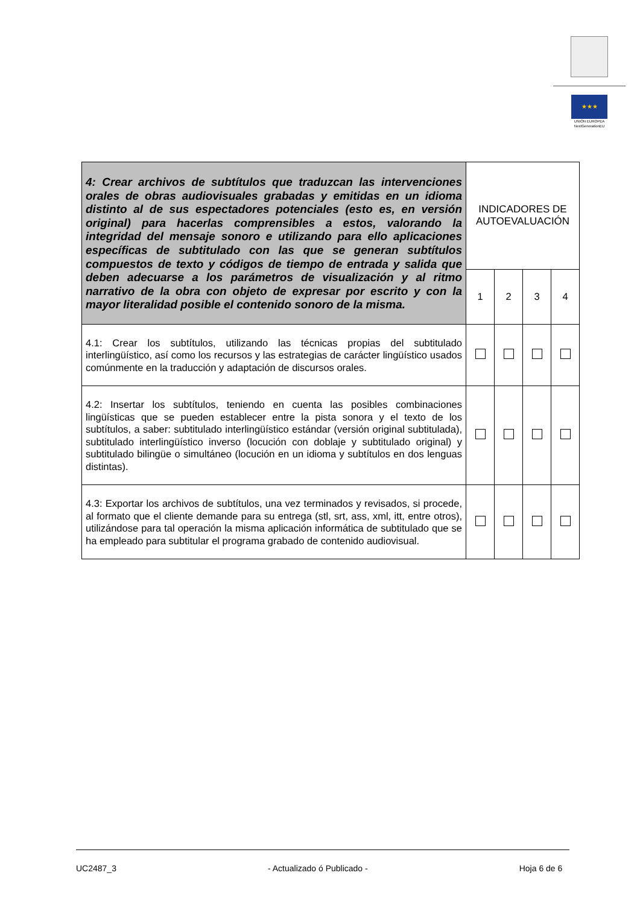★★★
UNIÓN EUROPEA
NextGenerationEU
| 4: Crear archivos de subtítulos que traduzcan las intervenciones orales de obras audiovisuales grabadas y emitidas en un idioma distinto al de sus espectadores potenciales (esto es, en versión original) para hacerlas comprensibles a estos, valorando la integridad del mensaje sonoro e utilizando para ello aplicaciones específicas de subtitulado con las que se generan subtítulos compuestos de texto y códigos de tiempo de entrada y salida que deben adecuarse a los parámetros de visualización y al ritmo narrativo de la obra con objeto de expresar por escrito y con la mayor literalidad posible el contenido sonoro de la misma. | INDICADORES DE AUTOEVALUACIÓN | | | |
| | 1 | 2 | 3 | 4 |
| 4.1: Crear los subtítulos, utilizando las técnicas propias del subtitulado interlingüístico, así como los recursos y las estrategias de carácter lingüístico usados comúnmente en la traducción y adaptación de discursos orales. | | | | |
| 4.2: Insertar los subtítulos, teniendo en cuenta las posibles combinaciones lingüísticas que se pueden establecer entre la pista sonora y el texto de los subtítulos, a saber: subtitulado interlingüístico estándar (versión original subtitulada), subtitulado interlingüístico inverso (locución con doblaje y subtitulado original) y subtitulado bilingüe o simultáneo (locución en un idioma y subtítulos en dos lenguas distintas). | | | | |
| 4.3: Exportar los archivos de subtítulos, una vez terminados y revisados, si procede, al formato que el cliente demande para su entrega (stl, srt, ass, xml, itt, entre otros), utilizándose para tal operación la misma aplicación informática de subtitulado que se ha empleado para subtitular el programa grabado de contenido audiovisual. | | | | |
UC2487_3 - Actualizado ó Publicado - Hoja 6 de 6